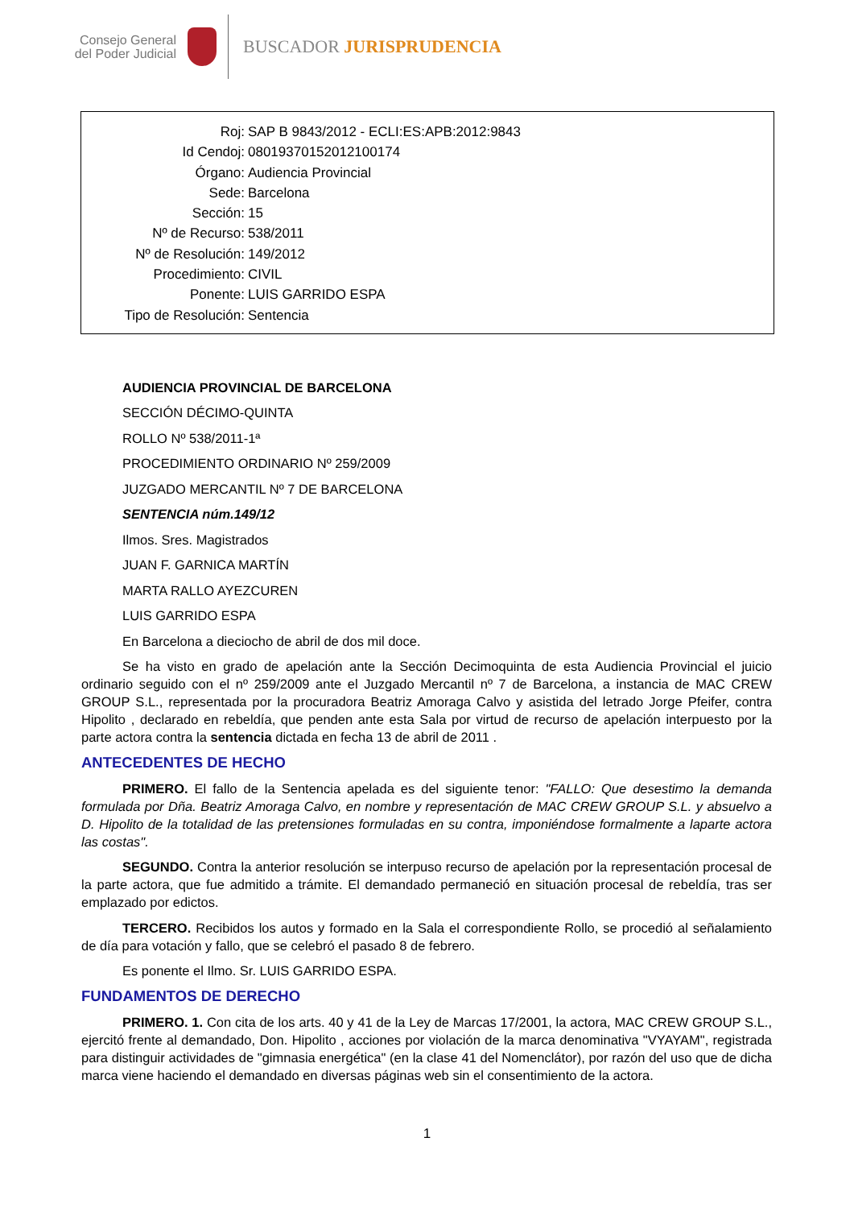Consejo General del Poder Judicial
BUSCADOR JURISPRUDENCIA
Roj: SAP B 9843/2012 - ECLI:ES:APB:2012:9843
Id Cendoj: 08019370152012100174
Órgano: Audiencia Provincial
Sede: Barcelona
Sección: 15
Nº de Recurso: 538/2011
Nº de Resolución: 149/2012
Procedimiento: CIVIL
Ponente: LUIS GARRIDO ESPA
Tipo de Resolución: Sentencia
AUDIENCIA PROVINCIAL DE BARCELONA
SECCIÓN DÉCIMO-QUINTA
ROLLO Nº 538/2011-1ª
PROCEDIMIENTO ORDINARIO Nº 259/2009
JUZGADO MERCANTIL Nº 7 DE BARCELONA
SENTENCIA núm.149/12
Ilmos. Sres. Magistrados
JUAN F. GARNICA MARTÍN
MARTA RALLO AYEZCUREN
LUIS GARRIDO ESPA
En Barcelona a dieciocho de abril de dos mil doce.
Se ha visto en grado de apelación ante la Sección Decimoquinta de esta Audiencia Provincial el juicio ordinario seguido con el nº 259/2009 ante el Juzgado Mercantil nº 7 de Barcelona, a instancia de MAC CREW GROUP S.L., representada por la procuradora Beatriz Amoraga Calvo y asistida del letrado Jorge Pfeifer, contra Hipolito , declarado en rebeldía, que penden ante esta Sala por virtud de recurso de apelación interpuesto por la parte actora contra la sentencia dictada en fecha 13 de abril de 2011 .
ANTECEDENTES DE HECHO
PRIMERO. El fallo de la Sentencia apelada es del siguiente tenor: "FALLO: Que desestimo la demanda formulada por Dña. Beatriz Amoraga Calvo, en nombre y representación de MAC CREW GROUP S.L. y absuelvo a D. Hipolito de la totalidad de las pretensiones formuladas en su contra, imponiéndose formalmente a laparte actora las costas".
SEGUNDO. Contra la anterior resolución se interpuso recurso de apelación por la representación procesal de la parte actora, que fue admitido a trámite. El demandado permaneció en situación procesal de rebeldía, tras ser emplazado por edictos.
TERCERO. Recibidos los autos y formado en la Sala el correspondiente Rollo, se procedió al señalamiento de día para votación y fallo, que se celebró el pasado 8 de febrero.
Es ponente el Ilmo. Sr. LUIS GARRIDO ESPA.
FUNDAMENTOS DE DERECHO
PRIMERO. 1. Con cita de los arts. 40 y 41 de la Ley de Marcas 17/2001, la actora, MAC CREW GROUP S.L., ejercitó frente al demandado, Don. Hipolito , acciones por violación de la marca denominativa "VYAYAM", registrada para distinguir actividades de "gimnasia energética" (en la clase 41 del Nomenclátor), por razón del uso que de dicha marca viene haciendo el demandado en diversas páginas web sin el consentimiento de la actora.
1